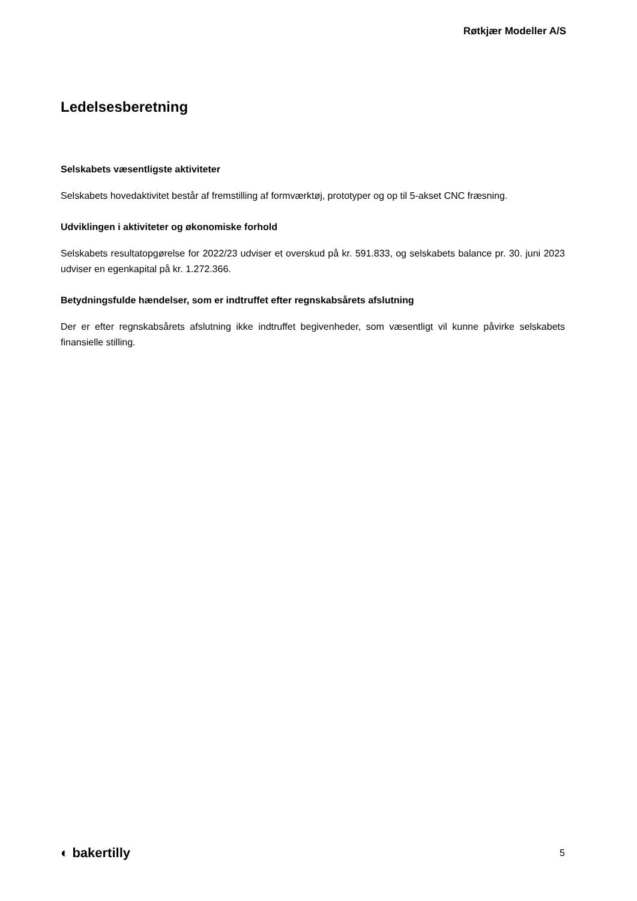Røtkjær Modeller A/S
Ledelsesberetning
Selskabets væsentligste aktiviteter
Selskabets hovedaktivitet består af fremstilling af formværktøj, prototyper og op til 5-akset CNC fræsning.
Udviklingen i aktiviteter og økonomiske forhold
Selskabets resultatopgørelse for 2022/23 udviser et overskud på kr. 591.833, og selskabets balance pr. 30. juni 2023 udviser en egenkapital på kr. 1.272.366.
Betydningsfulde hændelser, som er indtruffet efter regnskabsårets afslutning
Der er efter regnskabsårets afslutning ikke indtruffet begivenheder, som væsentligt vil kunne påvirke selskabets finansielle stilling.
◐ bakertilly 5